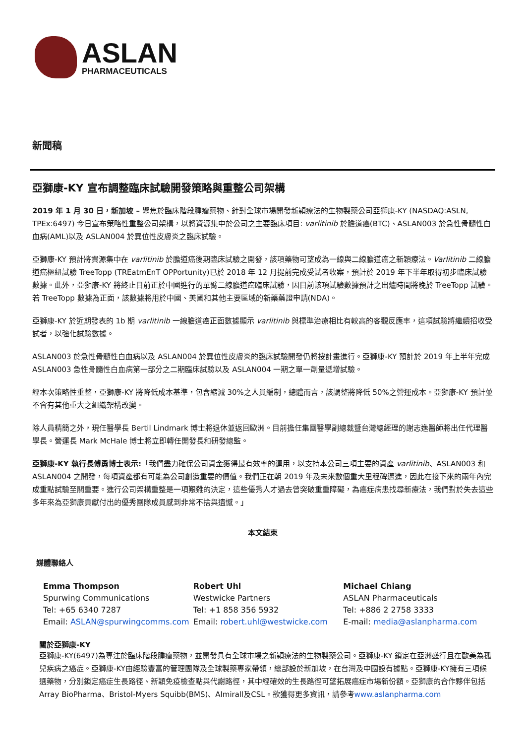ASLAN
PHARMACEUTICALS
新聞稿
亞獅康-KY 宣布調整臨床試驗開發策略與重整公司架構
2019 年 1 月 30 日，新加坡 – 聚焦於臨床階段腫瘤藥物、針對全球市場開發新穎療法的生物製藥公司亞獅康-KY (NASDAQ:ASLN, TPEx:6497) 今日宣布策略性重整公司架構，以將資源集中於公司之主要臨床項目: varlitinib 於膽道癌(BTC)、ASLAN003 於急性骨髓性白血病(AML)以及 ASLAN004 於異位性皮膚炎之臨床試驗。
亞獅康-KY 預計將資源集中在 varlitinib 於膽道癌後期臨床試驗之開發，該項藥物可望成為一線與二線膽道癌之新穎療法。Varlitinib 二線膽道癌樞紐試驗 TreeTopp (TREatmEnT OPPortunity)已於 2018 年 12 月提前完成受試者收案，預計於 2019 年下半年取得初步臨床試驗數據。此外，亞獅康-KY 將終止目前正於中國進行的單臂二線膽道癌臨床試驗，因目前該項試驗數據預計之出爐時間將晚於 TreeTopp 試驗。若 TreeTopp 數據為正面，該數據將用於中國、美國和其他主要區域的新藥藥證申請(NDA)。
亞獅康-KY 於近期發表的 1b 期 varlitinib 一線膽道癌正面數據顯示 varlitinib 與標準治療相比有較高的客觀反應率，這項試驗將繼續招收受試者，以強化試驗數據。
ASLAN003 於急性骨髓性白血病以及 ASLAN004 於異位性皮膚炎的臨床試驗開發仍將按計畫進行。亞獅康-KY 預計於 2019 年上半年完成 ASLAN003 急性骨髓性白血病第一部分之二期臨床試驗以及 ASLAN004 一期之單一劑量遞增試驗。
經本次策略性重整，亞獅康-KY 將降低成本基準，包含縮減 30%之人員編制，總體而言，該調整將降低 50%之營運成本。亞獅康-KY 預計並不會有其他重大之組織架構改變。
除人員精簡之外，現任醫學長 Bertil Lindmark 博士將退休並返回歐洲。目前擔任集團醫學副總裁暨台灣總經理的謝志逸醫師將出任代理醫學長。營運長 Mark McHale 博士將立即轉任開發長和研發總監。
亞獅康-KY 執行長傅勇博士表示:「我們盡力確保公司資金獲得最有效率的運用，以支持本公司三項主要的資產 varlitinib、ASLAN003 和 ASLAN004 之開發，每項資產都有可能為公司創造重要的價值。我們正在朝 2019 年及未來數個重大里程碑邁進，因此在接下來的兩年內完成重點試驗至關重要。進行公司架構重整是一項艱難的決定，這些優秀人才過去曾突破重重障礙，為癌症病患找尋新療法，我們對於失去這些多年來為亞獅康貢獻付出的優秀團隊成員感到非常不捨與遺憾。」
本文結束
媒體聯絡人
Emma Thompson
Spurwing Communications
Tel: +65 6340 7287
Email: ASLAN@spurwingcomms.com
Robert Uhl
Westwicke Partners
Tel: +1 858 356 5932
Email: robert.uhl@westwicke.com
Michael Chiang
ASLAN Pharmaceuticals
Tel: +886 2 2758 3333
E-mail: media@aslanpharma.com
關於亞獅康-KY
亞獅康-KY(6497)為專注於臨床階段腫瘤藥物，並開發具有全球市場之新穎療法的生物製藥公司。亞獅康-KY 鎖定在亞洲盛行且在歐美為孤兒疾病之癌症。亞獅康-KY由經驗豐富的管理團隊及全球製藥專家帶領，總部設於新加坡，在台灣及中國設有據點。亞獅康-KY擁有三項候選藥物，分別鎖定癌症生長路徑、新穎免疫檢查點與代謝路徑，其中經確效的生長路徑可望拓展癌症市場新份額。亞獅康的合作夥伴包括Array BioPharma、Bristol-Myers Squibb(BMS)、Almirall及CSL。欲獲得更多資訊，請參考www.aslanpharma.com